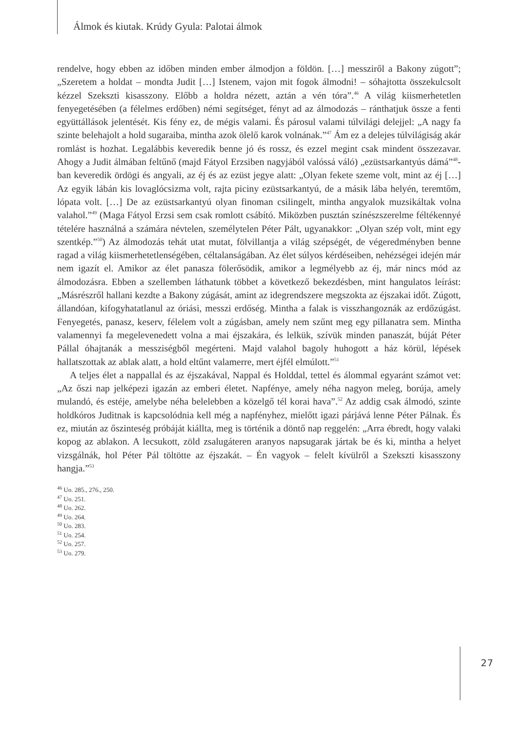Álmok és kiutak. Krúdy Gyula: Palotai álmok
rendelve, hogy ebben az időben minden ember álmodjon a földön. […] messziről a Bakony zúgott”; „Szeretem a holdat – mondta Judit […] Istenem, vajon mit fogok álmodni! – sóhajtotta összekulcsolt kézzel Szekszti kisasszony. Előbb a holdra nézett, aztán a vén tóra”.<sup>46</sup> A világ kiismerhetetlen fenyegetésében (a félelmes erdőben) némi segítséget, fényt ad az álmodozás – ránthatjuk össze a fenti együttállások jelentését. Kis fény ez, de mégis valami. És párosul valami túlvilági delejjel: „A nagy fa szinte belehajolt a hold sugaraiba, mintha azok ölelő karok volnának.”<sup>47</sup> Ám ez a delejes túlvilágiság akár romlást is hozhat. Legalábbis keveredik benne jó és rossz, és ezzel megint csak mindent összezavar. Ahogy a Judit álmában feltűnő (majd Fátyol Erzsiben nagyjából valóssá váló) „ezüstsarkantyús dámá”<sup>48</sup>-ban keveredik ördögi és angyali, az éj és az ezüst jegye alatt: „Olyan fekete szeme volt, mint az éj […] Az egyik lábán kis lovaglócsizma volt, rajta piciny ezüstsarkantyú, de a másik lába helyén, teremtőm, lópata volt. […] De az ezüstsarkantyú olyan finoman csilingelt, mintha angyalok muzsikáltak volna valahol.”<sup>49</sup> (Maga Fátyol Erzsi sem csak romlott csábító. Miközben pusztán színészszerelme féltékennyé tételére használná a számára névtelen, személytelen Péter Pált, ugyanakkor: „Olyan szép volt, mint egy szentkép.”<sup>50</sup>) Az álmodozás tehát utat mutat, fölvillantja a világ szépségét, de végeredményben benne ragad a világ kiismerhetetlenségében, céltalanságában. Az élet súlyos kérdéseiben, nehézségei idején már nem igazít el. Amikor az élet panasza fölerősödik, amikor a legmélyebb az éj, már nincs mód az álmodozásra. Ebben a szellemben láthatunk többet a következő bekezdésben, mint hangulatos leírást: „Másrészről hallani kezdte a Bakony zúgását, amint az idegrendszere megszokta az éjszakai időt. Zúgott, állandóan, kifogyhatatlanul az óriási, messzi erdőség. Mintha a falak is visszhangoznák az erdőzúgást. Fenyegetés, panasz, keserv, félelem volt a zúgásban, amely nem szűnt meg egy pillanatra sem. Mintha valamennyi fa megelevenedett volna a mai éjszakára, és lelkük, szívük minden panaszát, búját Péter Pállal óhajtanák a messziségből megérteni. Majd valahol bagoly huhogott a ház körül, lépések hallatszottak az ablak alatt, a hold eltűnt valamerre, mert éjfél elmúlott.”<sup>51</sup>
A teljes élet a nappallal és az éjszakával, Nappal és Holddal, tettel és álommal egyaránt számot vet: „Az őszi nap jelképezi igazán az emberi életet. Napfénye, amely néha nagyon meleg, borúja, amely mulandó, és estéje, amelybe néha belelebben a közelgő tél korai hava”.<sup>52</sup> Az addig csak álmodó, szinte holdkóros Juditnak is kapcsolódnia kell még a napfényhez, mielőtt igazi párjává lenne Péter Pálnak. És ez, miután az őszinteség próbáját kiállta, meg is történik a döntő nap reggelén: „Arra ébredt, hogy valaki kopog az ablakon. A lecsukott, zöld zsalugáteren aranyos napsugarak jártak be és ki, mintha a helyet vizsgálnák, hol Péter Pál töltötte az éjszakát. – Én vagyok – felelt kívülről a Szekszti kisasszony hangja.”<sup>53</sup>
<sup>46</sup> Uo. 285., 276., 250.
<sup>47</sup> Uo. 251.
<sup>48</sup> Uo. 262.
<sup>49</sup> Uo. 264.
<sup>50</sup> Uo. 283.
<sup>51</sup> Uo. 254.
<sup>52</sup> Uo. 257.
<sup>53</sup> Uo. 279.
27